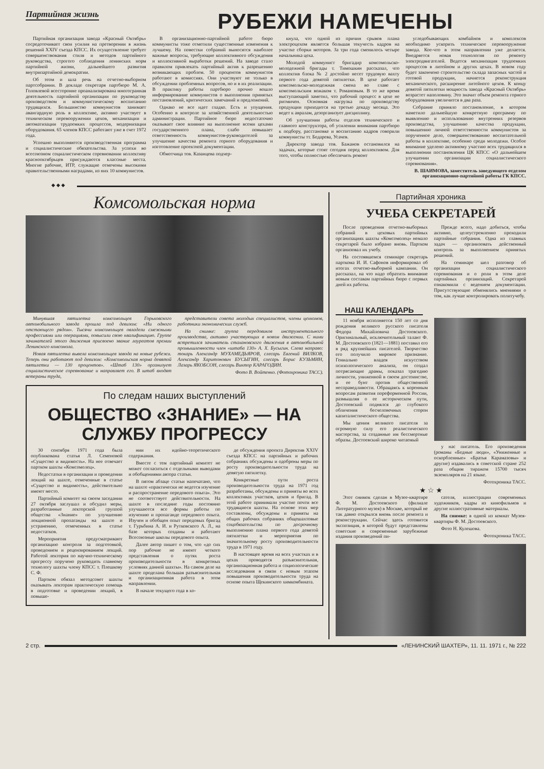Партийная жизнь
РУБЕЖИ НАМЕЧЕНЫ
Партийная организация завода «Красный Октябрь» сосредоточивает свои усилия на претворении в жизнь решений XXIV съезда КПСС. Их осуществление требует совершенствования стиля и методов партийного руководства, строгого соблюдения ленинских норм партийной жизни, дальнейшего развития внутрипартийной демократии.
Об этом и шла речь на отчетно-выборном партсобрании. В докладе секретаря партбюро М. А. Головлевой всесторонне проанализирована многогранная деятельность партийной организации по руководству производством и коммунистическому воспитанию трудящихся. Большинство коммунистов занимает авангардную роль в коллективе, активно участвует в техническом перевооружении цехов, механизации и автоматизации трудоемких процессов, модернизации оборудования. 65 членов КПСС работают уже в счет 1972 года.
Успешно выполняются производственная программа и социалистические обязательства. За успехи во всесоюзном социалистическом соревновании коллективу краснооктябрьцев присуждаются классные места. Многие рабочие, ИТР, служащие отмечены высокими правительственными наградами, из них 10 коммунистов.
В организационно-партийной работе бюро коммунисты тоже отметили существенные изменения к лучшему. На повестки собраний выносятся наиболее важные вопросы, требующие коллективного обсуждения и коллективной выработки решений. На заводе стало правилом привлекать партийный актив к разрешению возникающих проблем. 50 процентов коммунистов работают в комиссиях. Они участвуют не только в обсуждении проблемных вопросов, но и в их реализации. В практику работы партбюро прочно вошло информирование коммунистов о выполнении принятых постановлений, критических замечаний и предложений.
Однако не все идет гладко. Есть и упущения. Особенно в контроле за хозяйственной деятельностью администрации. Партийное бюро недостаточно оказывает свое влияние на выполнение всеми цехами государственного плана, слабо повышает ответственность коммунистов-руководителей за улучшение качества ремонта горного оборудования и изготовление проектной документации.
Обмотчица тов. Казанцева подчер-
кнула, что одной из причин срывов плана электроцехом является большая текучесть кадров на участке сборки моторов. За три года сменилось четыре начальника цеха.
Молодой коммунист бригадир комсомольско-молодежной бригады т. Тимошкин рассказал, что коллектив блока № 2 достойно несет трудовую вахту первого года девятой пятилетки. В цехе работает комсомольско-молодежная смена во главе с комсомольским вожаком т. Романовым. В то же время выступающий заметил, что рабочий процесс в цехе не ритмичен. Основная нагрузка по производству продукции приходится на третью декаду месяца. Это ведет к авралам, дезорганизует дисциплину.
Об улучшении работы отделов технического и главного конструктора, об усилении внимания партбюро к подбору, расстановке и воспитанию кадров говорили коммунисты тт. Бедарева, Усачев.
Директор завода тов. Бажанов остановился на задачах, которые стоят сегодня перед коллективом. Для того, чтобы полностью обеспечить ремонт
угледобывающих комбайнов и комплексов необходимо ускорить техническое перевооружение завода. Кое-что в этом направлении уже делается. Внедряется новая технология по ремонту электродвигателей. Ведется механизация трудоемких процессов в литейном и других цехах. В новом году будет закончено строительство склада запасных частей и готовой продукции, начнется реконструкция механического, расширение литейного цехов. К концу девятой пятилетки мощность завода «Красный Октябрь» возрастет наполовину. Это значит объем ремонта горного оборудования увеличится в два раза.
Собрание приняло постановление, в котором наметило дальнейшую конкретную программу по выявлению и использованию внутренних резервов производства, улучшению качества продукции, повышению личной ответственности коммунистов за порученное дело, совершенствованию воспитательной работы в коллективе, особенно среди молодежи. Особое внимание уделено активному участию всех трудящихся в выполнении постановления ЦК КПСС «О дальнейшем улучшении организации социалистического соревнования».
В. ШАИМОВА, заместитель заведующего отделом организационно-партийной работы ГК КПСС.
◆ ◆ ◆
Комсомольская норма
Минувшая пятилетка комсомольцев Горьковского автомобильного завода прошла под девизом: «Ни одного отстающего рядом». Тысячи комсомольцев овладели смежными профессиями или операциями, повысили свою квалификацию. Группе зачинателей этого движения присвоено звание лауреатов премии Ленинского комсомола.
Новая пятилетка вывела комсомольцев завода на новые рубежи. Теперь они работают под девизом: «Комсомольская норма девятой пятилетки — 130 процентов». «Штаб 130» организует социалистическое соревнование и направляет его. В штаб входят ветераны труда,
представители совета молодых специалистов, члены цехкомов, работники экономических служб.
На снимке: группа передовиков инструментального производства, активно участвующих в новом движении. С ними встретился зачинатель стахановского движения в автомобильной промышленности член «штаба 130» А. Х. Бусыгин. Слева направо: токарь Александр МУХАМЕДЬЯРОВ, слесарь Евгений ВИЛКОВ, Александр Харитонович БУСЫГИН, слесарь Борис КУЗЬМИН, Лазарь ЯКОБСОН, слесарь Виктор КАРАГОДИН.
Фото В. Войтенко. (Фотохроника ТАСС).
По следам наших выступлений
ОБЩЕСТВО «ЗНАНИЕ» — НА СЛУЖБУ ПРОГРЕССУ
30 сентября 1971 года была опубликована статья Л. Семеновой «Существо и видимость». На нее отвечает партком шахты «Комсомолец».
Недостатки в организации и проведении лекций на шахте, отмеченные в статье «Существо и видимость», действительно имеют место.
Партийный комитет на своем заседании 27 октября заслушал и обсудил меры, разработанные лекторской группой общества «Знание» по улучшению лекционной пропаганды на шахте и устранению, отмеченных в статье недостатков.
Мероприятия предусматривают организацию контроля за подготовкой, проведением и рецензированием лекций. Работой лектория по научно-техническому прогрессу поручено руководить главному технологу шахты члену КПСС т. Плешкову С. Ф.
Партком обязал методсовет шахты оказывать лекторам практическую помощь в подготовке и проведении лекций, в повыше-
нии их идейно-теоретического содержания.
Вместе с тем партийный комитет не может согласиться с отдельными выводами и обобщениями автора статьи.
В пятом абзаце статьи напечатано, что на шахте «практически не ведется изучение и распространение передового опыта». Это не соответствует действительности. На шахте в последние годы постоянно улучшаются все формы работы по изучению и пропаганде передового опыта. Изучен и обобщен опыт передовых бригад т. Гурьбина А. И. и Рутковского А. Л., на базе которых созданы и работают Всесоюзные школы передового опыта.
Далее автор пишет о том, что «до сих пор рабочие не имеют четкого представления о путях роста производительности в конкретных условиях данной шахты». На самом деле на шахте проделана большая разъяснительная и организационная работа в этом направлении.
В начале текущего года в хо-
де обсуждения проекта Директив XXIV съезда КПСС на партийных и рабочих собраниях обсуждены и одобрены меры по росту производительности труда на девятую пятилетку.
Конкретные пути роста производительности труда на 1971 год разработаны, обсуждены и приняты во всех коллективах участков, цехов и бригад. В этой работе принимали участие почти все трудящиеся шахты. На основе этих мер составлены, обсуждены и приняты на общих рабочих собраниях общешахтовые соцобязательства по досрочному выполнению плана первого года девятой пятилетки и мероприятия по значительному росту производительности труда в 1971 году.
В настоящее время на всех участках и в цехах проводятся разъяснительная, организационная работа и социологические исследования в связи с новым этапом повышения производительности труда на основе опыта Щекинского химкомбината.
Партийная хроника
УЧЕБА СЕКРЕТАРЕЙ
После проведения отчетно-выборных собраний в цеховых партийных организациях шахты «Комсомолец» немало секретарей было избрано вновь. Партком организовал их учебу.
На состоявшемся семинаре секретарь парткома И. И. Сафонов информировал об итогах отчетно-выборной кампании. Он рассказал, на что надо обратить внимание новым составам партийных бюро с первых дней их работы.
Прежде всего, надо добиться, чтобы активно, целеустремленно проходили партийные собрания. Одна из главных задач — организовать действенный контроль за выполнением принятых решений.
На семинаре шел разговор об организации социалистического соревнования и о роли в этом деле партийных организаций. Секретарей ознакомили с ведением документации. Присутствующие обменялись мнениями о том, как лучше контролировать политучебу.
НАШ КАЛЕНДАРЬ
11 ноября исполняется 150 лет со дня рождения великого русского писателя Федора Михайловича Достоевского. Оригинальный, исключительный талант Ф. М. Достоевского (1821—1881) поставил его в ряд крупнейших писателей. Творчество его получило мировое признание. Гениально владея искусством психологического анализа, он создал потрясающие драмы, показал трагедию личности, униженной в своем достоинстве, и ее бунт против общественной несправедливости. Обращаясь к коренным вопросам развития пореформенной России, размышляя о ее историческом пути, Достоевский поднялся до глубокого обличения бесчеловечных сторон капиталистического общества.
Мы ценим великого писателя за огромную силу его реалистического мастерства, за созданные им бессмертные образы. Достоевский широко читаемый
у нас писатель. Его произведения (романы «Бедные люди», «Униженные и оскорбленные» «Братья Карамазовы» и другие) издавались в советской стране 252 раза общим тиражом 15700 тысяч экземпляров на 21 языке.
Фотохроника ТАСС.
★ ☆ ★
Этот снимок сделан в Музее-квартире Ф. М. Достоевского (филиале Литературного музея) в Москве, который не так давно открылся вновь после ремонта и реконструкции. Сейчас здесь готовится экспозиция, в которой будут представлены советские и современные зарубежные издания произведений пи-
сателя, иллюстрации современных художников, кадры из кинофильмов и другие иллюстративные материалы.
На снимке: в одной из комнат Музея-квартиры Ф. М. Достоевского.
Фото Н. Кулешова.
Фотохроника ТАСС.
2 стр. «ЛЕНИНСКИЙ ШАХТЕР», 11. 11. 1971 г., № 222